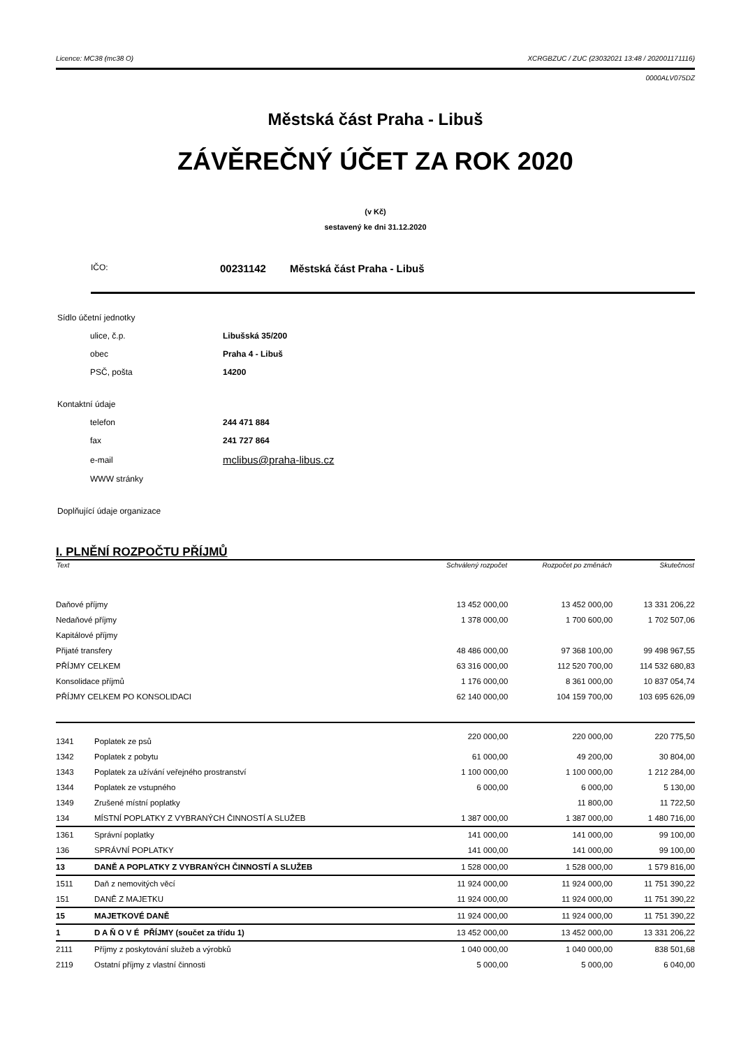Licence: MC38 (mc38 O) XCRGBZUC / ZUC (23032021 13:48 / 202001171116)
0000ALV075DZ
Městská část Praha - Libuš
ZÁVĚREČNÝ ÚČET ZA ROK 2020
(v Kč)
sestavený ke dni 31.12.2020
IČO: 00231142 Městská část Praha - Libuš
| Sídlo účetní jednotky | |
| ulice, č.p. | Libušská 35/200 |
| obec | Praha 4 - Libuš |
| PSČ, pošta | 14200 |
| Kontaktní údaje | |
| telefon | 244 471 884 |
| fax | 241 727 864 |
| e-mail | mclibus@praha-libus.cz |
| WWW stránky | |
| Doplňující údaje organizace | |
I. PLNĚNÍ ROZPOČTU PŘÍJMŮ
| Text | | Schválený rozpočet | Rozpočet po změnách | Skutečnost |
| --- | --- | --- | --- | --- |
| Daňové příjmy | | 13 452 000,00 | 13 452 000,00 | 13 331 206,22 |
| Nedaňové příjmy | | 1 378 000,00 | 1 700 600,00 | 1 702 507,06 |
| Kapitálové příjmy | | | | |
| Přijaté transfery | | 48 486 000,00 | 97 368 100,00 | 99 498 967,55 |
| PŘÍJMY CELKEM | | 63 316 000,00 | 112 520 700,00 | 114 532 680,83 |
| Konsolidace příjmů | | 1 176 000,00 | 8 361 000,00 | 10 837 054,74 |
| PŘÍJMY CELKEM PO KONSOLIDACI | | 62 140 000,00 | 104 159 700,00 | 103 695 626,09 |
| 1341 | Poplatek ze psů | 220 000,00 | 220 000,00 | 220 775,50 |
| 1342 | Poplatek z pobytu | 61 000,00 | 49 200,00 | 30 804,00 |
| 1343 | Poplatek za užívání veřejného prostranství | 1 100 000,00 | 1 100 000,00 | 1 212 284,00 |
| 1344 | Poplatek ze vstupného | 6 000,00 | 6 000,00 | 5 130,00 |
| 1349 | Zrušené místní poplatky | | 11 800,00 | 11 722,50 |
| 134 | MÍSTNÍ POPLATKY Z VYBRANÝCH ČINNOSTÍ A SLUŽEB | 1 387 000,00 | 1 387 000,00 | 1 480 716,00 |
| 1361 | Správní poplatky | 141 000,00 | 141 000,00 | 99 100,00 |
| 136 | SPRÁVNÍ POPLATKY | 141 000,00 | 141 000,00 | 99 100,00 |
| 13 | DANĚ A POPLATKY Z VYBRANÝCH ČINNOSTÍ A SLUŽEB | 1 528 000,00 | 1 528 000,00 | 1 579 816,00 |
| 1511 | Daň z nemovitých věcí | 11 924 000,00 | 11 924 000,00 | 11 751 390,22 |
| 151 | DANĚ Z MAJETKU | 11 924 000,00 | 11 924 000,00 | 11 751 390,22 |
| 15 | MAJETKOVÉ DANĚ | 11 924 000,00 | 11 924 000,00 | 11 751 390,22 |
| 1 | D A Ň O V É PŘÍJMY (součet za třídu 1) | 13 452 000,00 | 13 452 000,00 | 13 331 206,22 |
| 2111 | Příjmy z poskytování služeb a výrobků | 1 040 000,00 | 1 040 000,00 | 838 501,68 |
| 2119 | Ostatní příjmy z vlastní činnosti | 5 000,00 | 5 000,00 | 6 040,00 |